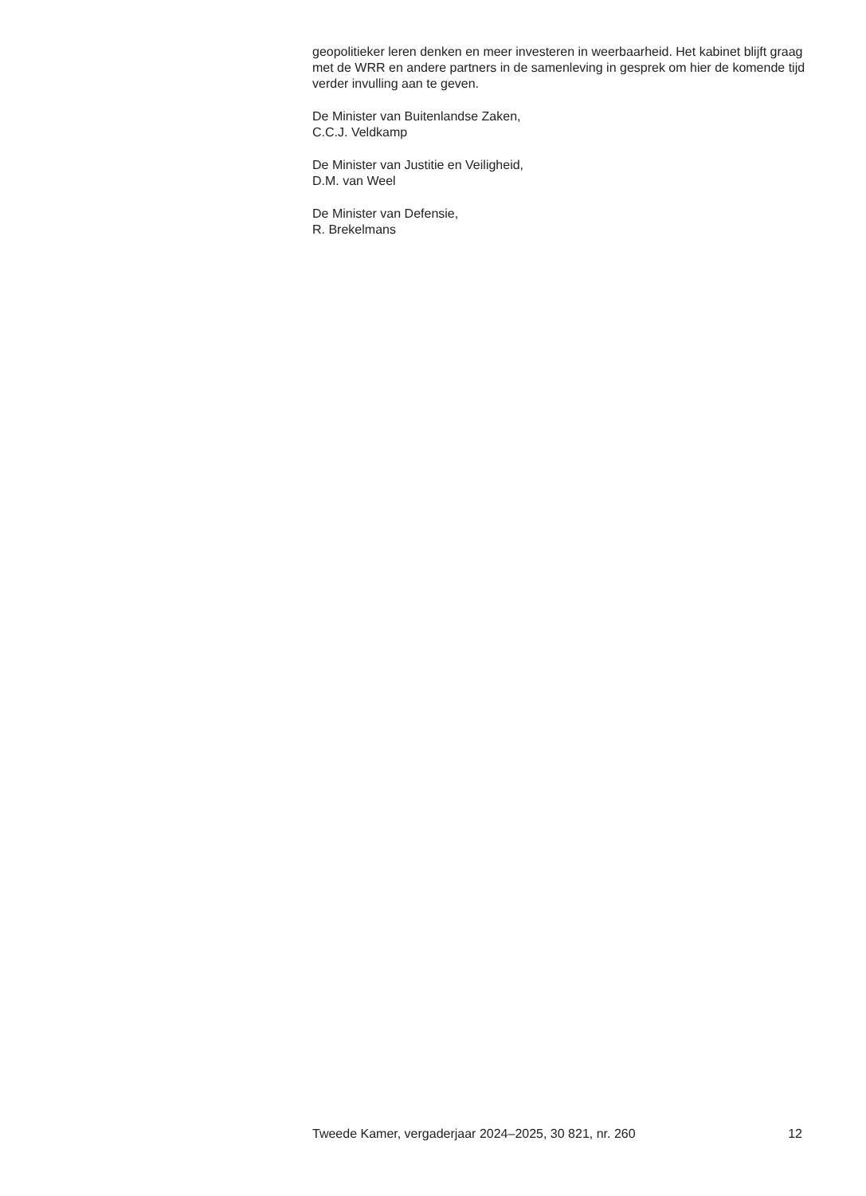geopolitieker leren denken en meer investeren in weerbaarheid. Het kabinet blijft graag met de WRR en andere partners in de samenleving in gesprek om hier de komende tijd verder invulling aan te geven.
De Minister van Buitenlandse Zaken,
C.C.J. Veldkamp
De Minister van Justitie en Veiligheid,
D.M. van Weel
De Minister van Defensie,
R. Brekelmans
Tweede Kamer, vergaderjaar 2024–2025, 30 821, nr. 260 12